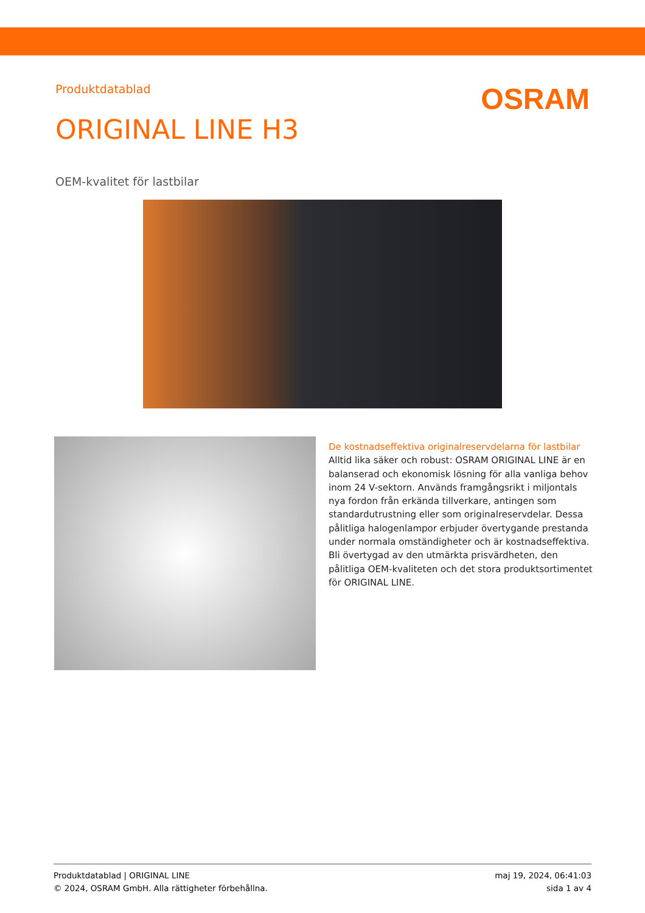Produktdatablad
OSRAM
ORIGINAL LINE H3
OEM-kvalitet för lastbilar
De kostnadseffektiva originalreservdelarna för lastbilar
Alltid lika säker och robust: OSRAM ORIGINAL LINE är en balanserad och ekonomisk lösning för alla vanliga behov inom 24 V-sektorn. Används framgångsrikt i miljontals nya fordon från erkända tillverkare, antingen som standardutrustning eller som originalreservdelar. Dessa pålitliga halogenlampor erbjuder övertygande prestanda under normala omständigheter och är kostnadseffektiva. Bli övertygad av den utmärkta prisvärdheten, den pålitliga OEM-kvaliteten och det stora produktsortimentet för ORIGINAL LINE.
Produktdatablad | ORIGINAL LINE
© 2024, OSRAM GmbH. Alla rättigheter förbehållna.
maj 19, 2024, 06:41:03
sida 1 av 4